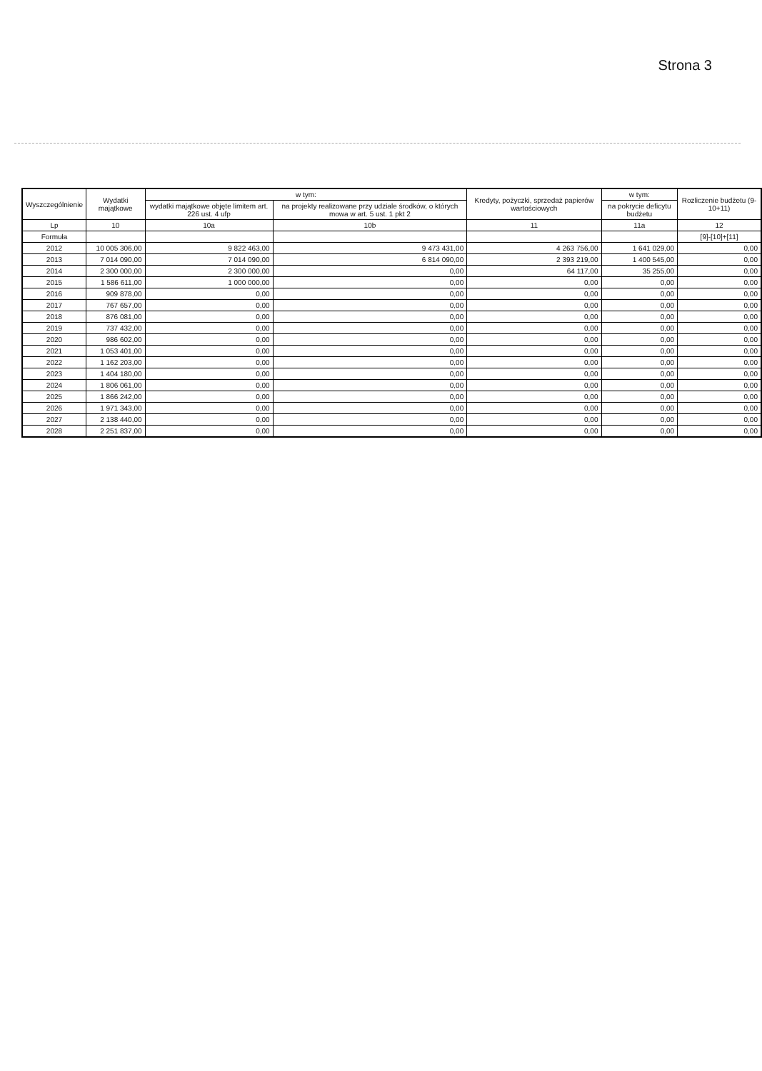Strona 3
| Wyszczególnienie | Wydatki majątkowe | w tym: | | Kredyty, pożyczki, sprzedaż papierów wartościowych | w tym: | Rozliczenie budżetu (9-10+11) |
| --- | --- | --- | --- | --- | --- | --- |
| | | wydatki majątkowe objęte limitem art. 226 ust. 4 ufp | na projekty realizowane przy udziale środków, o których mowa w art. 5 ust. 1 pkt 2 | | na pokrycie deficytu budżetu | |
| Lp | 10 | 10a | 10b | 11 | 11a | 12 |
| Formuła | | | | | | [9]-[10]+[11] |
| 2012 | 10 005 306,00 | 9 822 463,00 | 9 473 431,00 | 4 263 756,00 | 1 641 029,00 | 0,00 |
| 2013 | 7 014 090,00 | 7 014 090,00 | 6 814 090,00 | 2 393 219,00 | 1 400 545,00 | 0,00 |
| 2014 | 2 300 000,00 | 2 300 000,00 | 0,00 | 64 117,00 | 35 255,00 | 0,00 |
| 2015 | 1 586 611,00 | 1 000 000,00 | 0,00 | 0,00 | 0,00 | 0,00 |
| 2016 | 909 878,00 | 0,00 | 0,00 | 0,00 | 0,00 | 0,00 |
| 2017 | 767 657,00 | 0,00 | 0,00 | 0,00 | 0,00 | 0,00 |
| 2018 | 876 081,00 | 0,00 | 0,00 | 0,00 | 0,00 | 0,00 |
| 2019 | 737 432,00 | 0,00 | 0,00 | 0,00 | 0,00 | 0,00 |
| 2020 | 986 602,00 | 0,00 | 0,00 | 0,00 | 0,00 | 0,00 |
| 2021 | 1 053 401,00 | 0,00 | 0,00 | 0,00 | 0,00 | 0,00 |
| 2022 | 1 162 203,00 | 0,00 | 0,00 | 0,00 | 0,00 | 0,00 |
| 2023 | 1 404 180,00 | 0,00 | 0,00 | 0,00 | 0,00 | 0,00 |
| 2024 | 1 806 061,00 | 0,00 | 0,00 | 0,00 | 0,00 | 0,00 |
| 2025 | 1 866 242,00 | 0,00 | 0,00 | 0,00 | 0,00 | 0,00 |
| 2026 | 1 971 343,00 | 0,00 | 0,00 | 0,00 | 0,00 | 0,00 |
| 2027 | 2 138 440,00 | 0,00 | 0,00 | 0,00 | 0,00 | 0,00 |
| 2028 | 2 251 837,00 | 0,00 | 0,00 | 0,00 | 0,00 | 0,00 |